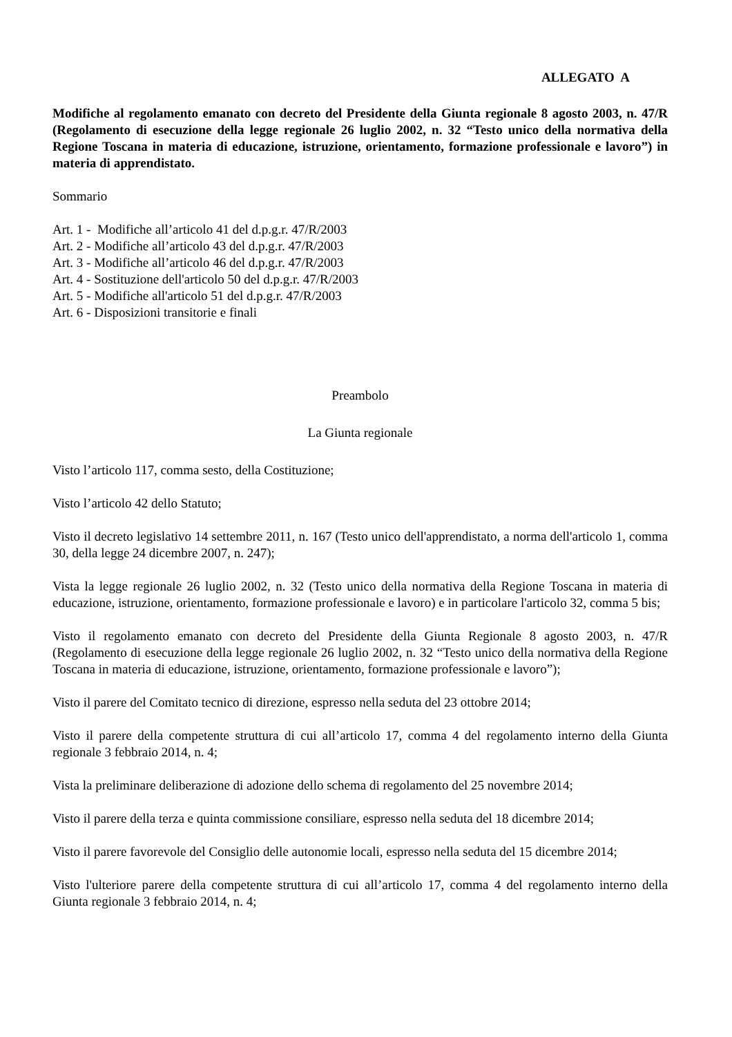ALLEGATO A
Modifiche al regolamento emanato con decreto del Presidente della Giunta regionale 8 agosto 2003, n. 47/R (Regolamento di esecuzione della legge regionale 26 luglio 2002, n. 32 “Testo unico della normativa della Regione Toscana in materia di educazione, istruzione, orientamento, formazione professionale e lavoro”) in materia di apprendistato.
Sommario
Art. 1 - Modifiche all’articolo 41 del d.p.g.r. 47/R/2003
Art. 2 - Modifiche all’articolo 43 del d.p.g.r. 47/R/2003
Art. 3 - Modifiche all’articolo 46 del d.p.g.r. 47/R/2003
Art. 4 - Sostituzione dell'articolo 50 del d.p.g.r. 47/R/2003
Art. 5 - Modifiche all'articolo 51 del d.p.g.r. 47/R/2003
Art. 6 - Disposizioni transitorie e finali
Preambolo
La Giunta regionale
Visto l’articolo 117, comma sesto, della Costituzione;
Visto l’articolo 42 dello Statuto;
Visto il decreto legislativo 14 settembre 2011, n. 167 (Testo unico dell'apprendistato, a norma dell'articolo 1, comma 30, della legge 24 dicembre 2007, n. 247);
Vista la legge regionale 26 luglio 2002, n. 32 (Testo unico della normativa della Regione Toscana in materia di educazione, istruzione, orientamento, formazione professionale e lavoro) e in particolare l'articolo 32, comma 5 bis;
Visto il regolamento emanato con decreto del Presidente della Giunta Regionale 8 agosto 2003, n. 47/R (Regolamento di esecuzione della legge regionale 26 luglio 2002, n. 32 “Testo unico della normativa della Regione Toscana in materia di educazione, istruzione, orientamento, formazione professionale e lavoro”);
Visto il parere del Comitato tecnico di direzione, espresso nella seduta del 23 ottobre 2014;
Visto il parere della competente struttura di cui all’articolo 17, comma 4 del regolamento interno della Giunta regionale 3 febbraio 2014, n. 4;
Vista la preliminare deliberazione di adozione dello schema di regolamento del 25 novembre 2014;
Visto il parere della terza e quinta commissione consiliare, espresso nella seduta del 18 dicembre 2014;
Visto il parere favorevole del Consiglio delle autonomie locali, espresso nella seduta del 15 dicembre 2014;
Visto l'ulteriore parere della competente struttura di cui all’articolo 17, comma 4 del regolamento interno della Giunta regionale 3 febbraio 2014, n. 4;